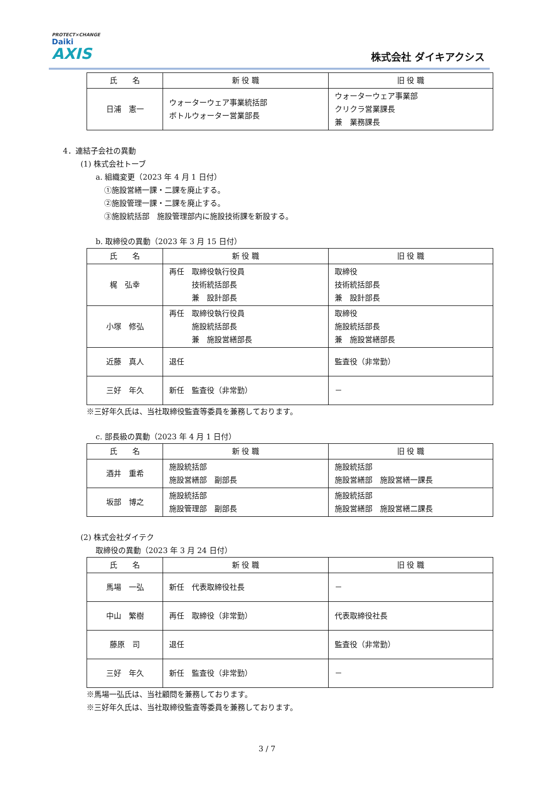PROTECT×CHANGE
Daiki
AXIS
株式会社 ダイキアクシス
| 氏 名 | 新 役 職 | 旧 役 職 |
| --- | --- | --- |
| 日浦 憲一 | ウォーターウェア事業統括部 ボトルウォーター営業部長 | ウォーターウェア事業部 クリクラ営業課長 兼 業務課長 |
4．連結子会社の異動
(1) 株式会社トーブ
a. 組織変更（2023 年 4 月 1 日付）
①施設営繕一課・二課を廃止する。
②施設管理一課・二課を廃止する。
③施設統括部　施設管理部内に施設技術課を新設する。
b. 取締役の異動（2023 年 3 月 15 日付）
| 氏 名 | 新 役 職 | 旧 役 職 |
| --- | --- | --- |
| 梶 弘幸 | 再任 取締役執行役員 技術統括部長 兼 設計部長 | 取締役 技術統括部長 兼 設計部長 |
| 小塚 修弘 | 再任 取締役執行役員 施設統括部長 兼 施設営繕部長 | 取締役 施設統括部長 兼 施設営繕部長 |
| 近藤 真人 | 退任 | 監査役（非常勤） |
| 三好 年久 | 新任 監査役（非常勤） | － |
※三好年久氏は、当社取締役監査等委員を兼務しております。
c. 部長級の異動（2023 年 4 月 1 日付）
| 氏 名 | 新 役 職 | 旧 役 職 |
| --- | --- | --- |
| 酒井 重希 | 施設統括部 施設営繕部 副部長 | 施設統括部 施設営繕部 施設営繕一課長 |
| 坂部 博之 | 施設統括部 施設管理部 副部長 | 施設統括部 施設営繕部 施設営繕二課長 |
(2) 株式会社ダイテク
取締役の異動（2023 年 3 月 24 日付）
| 氏 名 | 新 役 職 | 旧 役 職 |
| --- | --- | --- |
| 馬場 一弘 | 新任 代表取締役社長 | － |
| 中山 繁樹 | 再任 取締役（非常勤） | 代表取締役社長 |
| 藤原 司 | 退任 | 監査役（非常勤） |
| 三好 年久 | 新任 監査役（非常勤） | － |
※馬場一弘氏は、当社顧問を兼務しております。
※三好年久氏は、当社取締役監査等委員を兼務しております。
3 / 7